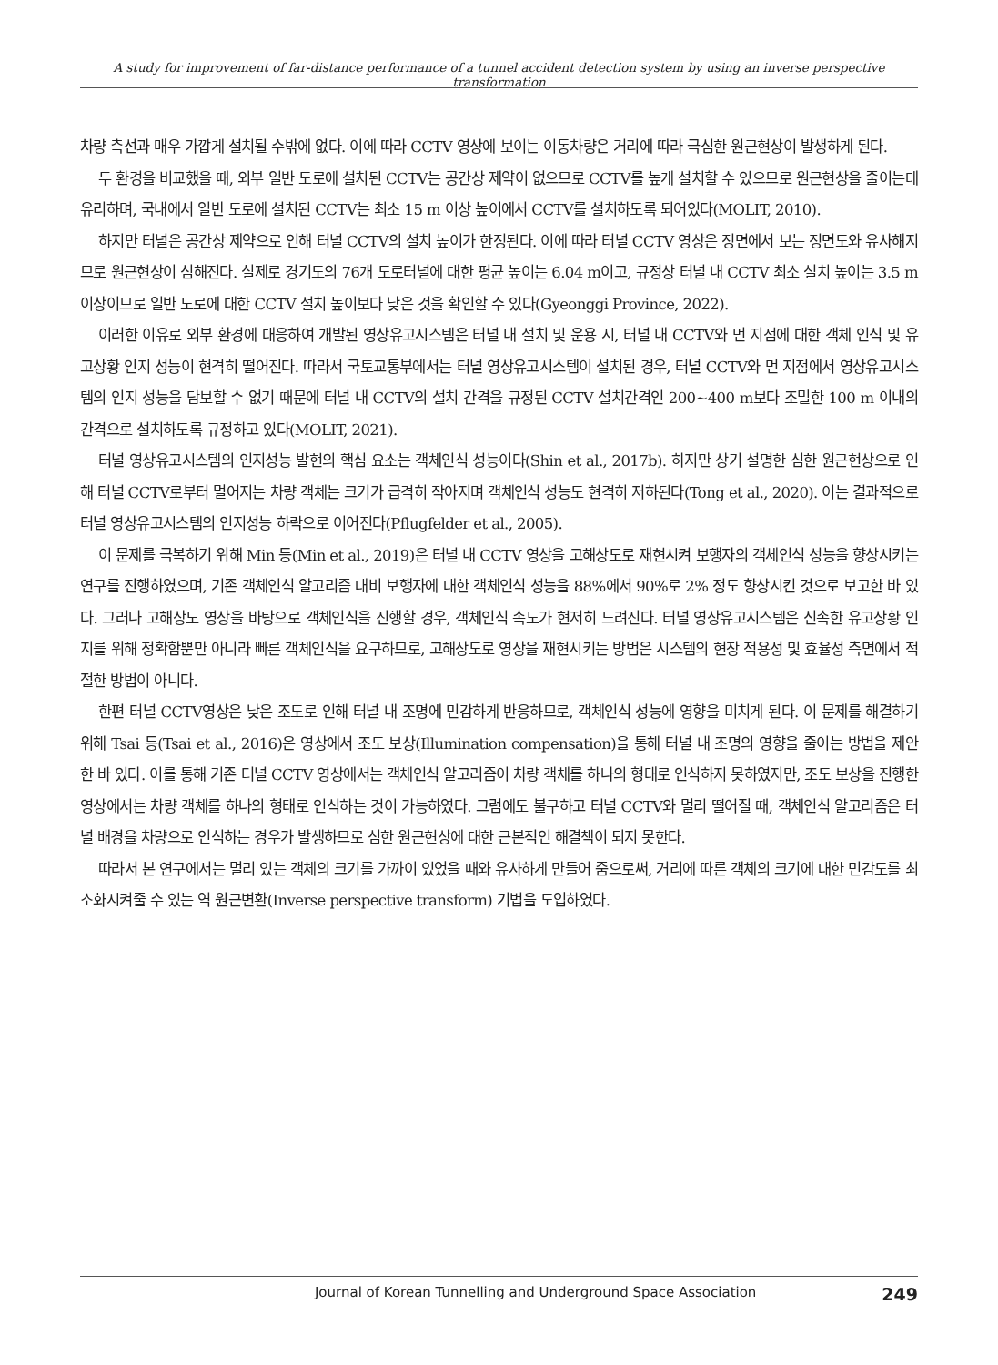A study for improvement of far-distance performance of a tunnel accident detection system by using an inverse perspective transformation
차량 측선과 매우 가깝게 설치될 수밖에 없다. 이에 따라 CCTV 영상에 보이는 이동차량은 거리에 따라 극심한 원근현상이 발생하게 된다.
두 환경을 비교했을 때, 외부 일반 도로에 설치된 CCTV는 공간상 제약이 없으므로 CCTV를 높게 설치할 수 있으므로 원근현상을 줄이는데 유리하며, 국내에서 일반 도로에 설치된 CCTV는 최소 15 m 이상 높이에서 CCTV를 설치하도록 되어있다(MOLIT, 2010).
하지만 터널은 공간상 제약으로 인해 터널 CCTV의 설치 높이가 한정된다. 이에 따라 터널 CCTV 영상은 정면에서 보는 정면도와 유사해지므로 원근현상이 심해진다. 실제로 경기도의 76개 도로터널에 대한 평균 높이는 6.04 m이고, 규정상 터널 내 CCTV 최소 설치 높이는 3.5 m 이상이므로 일반 도로에 대한 CCTV 설치 높이보다 낮은 것을 확인할 수 있다(Gyeonggi Province, 2022).
이러한 이유로 외부 환경에 대응하여 개발된 영상유고시스템은 터널 내 설치 및 운용 시, 터널 내 CCTV와 먼 지점에 대한 객체 인식 및 유고상황 인지 성능이 현격히 떨어진다. 따라서 국토교통부에서는 터널 영상유고시스템이 설치된 경우, 터널 CCTV와 먼 지점에서 영상유고시스템의 인지 성능을 담보할 수 없기 때문에 터널 내 CCTV의 설치 간격을 규정된 CCTV 설치간격인 200~400 m보다 조밀한 100 m 이내의 간격으로 설치하도록 규정하고 있다(MOLIT, 2021).
터널 영상유고시스템의 인지성능 발현의 핵심 요소는 객체인식 성능이다(Shin et al., 2017b). 하지만 상기 설명한 심한 원근현상으로 인해 터널 CCTV로부터 멀어지는 차량 객체는 크기가 급격히 작아지며 객체인식 성능도 현격히 저하된다(Tong et al., 2020). 이는 결과적으로 터널 영상유고시스템의 인지성능 하락으로 이어진다(Pflugfelder et al., 2005).
이 문제를 극복하기 위해 Min 등(Min et al., 2019)은 터널 내 CCTV 영상을 고해상도로 재현시켜 보행자의 객체인식 성능을 향상시키는 연구를 진행하였으며, 기존 객체인식 알고리즘 대비 보행자에 대한 객체인식 성능을 88%에서 90%로 2% 정도 향상시킨 것으로 보고한 바 있다. 그러나 고해상도 영상을 바탕으로 객체인식을 진행할 경우, 객체인식 속도가 현저히 느려진다. 터널 영상유고시스템은 신속한 유고상황 인지를 위해 정확함뿐만 아니라 빠른 객체인식을 요구하므로, 고해상도로 영상을 재현시키는 방법은 시스템의 현장 적용성 및 효율성 측면에서 적절한 방법이 아니다.
한편 터널 CCTV영상은 낮은 조도로 인해 터널 내 조명에 민감하게 반응하므로, 객체인식 성능에 영향을 미치게 된다. 이 문제를 해결하기 위해 Tsai 등(Tsai et al., 2016)은 영상에서 조도 보상(Illumination compensation)을 통해 터널 내 조명의 영향을 줄이는 방법을 제안한 바 있다. 이를 통해 기존 터널 CCTV 영상에서는 객체인식 알고리즘이 차량 객체를 하나의 형태로 인식하지 못하였지만, 조도 보상을 진행한 영상에서는 차량 객체를 하나의 형태로 인식하는 것이 가능하였다. 그럼에도 불구하고 터널 CCTV와 멀리 떨어질 때, 객체인식 알고리즘은 터널 배경을 차량으로 인식하는 경우가 발생하므로 심한 원근현상에 대한 근본적인 해결책이 되지 못한다.
따라서 본 연구에서는 멀리 있는 객체의 크기를 가까이 있었을 때와 유사하게 만들어 줌으로써, 거리에 따른 객체의 크기에 대한 민감도를 최소화시켜줄 수 있는 역 원근변환(Inverse perspective transform) 기법을 도입하였다.
Journal of Korean Tunnelling and Underground Space Association 249